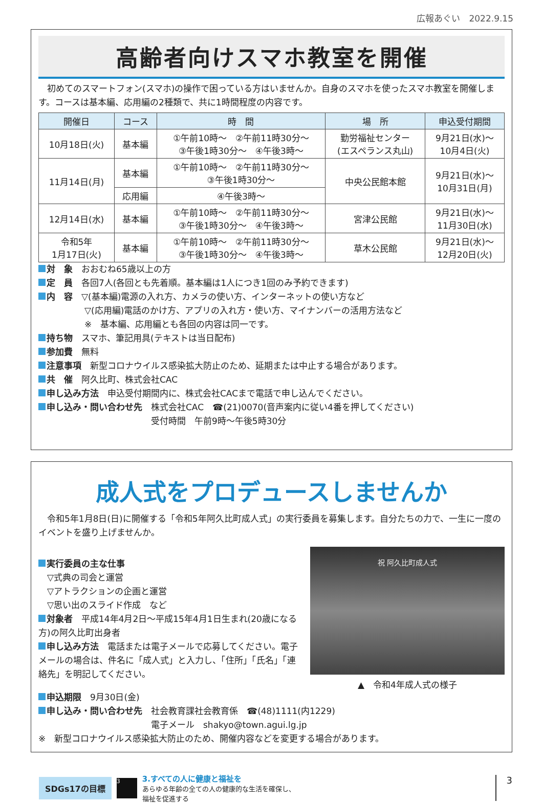広報あぐい　2022.9.15
高齢者向けスマホ教室を開催
　初めてのスマートフォン(スマホ)の操作で困っている方はいませんか。自身のスマホを使ったスマホ教室を開催します。コースは基本編、応用編の2種類で、共に1時間程度の内容です。
| 開催日 | コース | 時 間 | 場 所 | 申込受付期間 |
| --- | --- | --- | --- | --- |
| 10月18日(火) | 基本編 | ①午前10時～ ②午前11時30分～ ③午後1時30分～ ④午後3時～ | 勤労福祉センター (エスペランス丸山) | 9月21日(水)～ 10月4日(火) |
| 11月14日(月) | 基本編 | ①午前10時～ ②午前11時30分～ ③午後1時30分～ | 中央公民館本館 | 9月21日(水)～ 10月31日(月) |
| | 応用編 | ④午後3時～ | | |
| 12月14日(水) | 基本編 | ①午前10時～ ②午前11時30分～ ③午後1時30分～ ④午後3時～ | 宮津公民館 | 9月21日(水)～ 11月30日(水) |
| 令和5年 1月17日(火) | 基本編 | ①午前10時～ ②午前11時30分～ ③午後1時30分～ ④午後3時～ | 草木公民館 | 9月21日(水)～ 12月20日(火) |
対　象　おおむね65歳以上の方
定　員　各回7人(各回とも先着順。基本編は1人につき1回のみ予約できます)
内　容　▽(基本編)電源の入れ方、カメラの使い方、インターネットの使い方など
▽(応用編)電話のかけ方、アプリの入れ方・使い方、マイナンバーの活用方法など
※　基本編、応用編とも各回の内容は同一です。
持ち物　スマホ、筆記用具(テキストは当日配布)
参加費　無料
注意事項　新型コロナウイルス感染拡大防止のため、延期または中止する場合があります。
共　催　阿久比町、株式会社CAC
申し込み方法　申込受付期間内に、株式会社CACまで電話で申し込んでください。
申し込み・問い合わせ先　株式会社CAC　☎(21)0070(音声案内に従い4番を押してください)
受付時間　午前9時～午後5時30分
成人式をプロデュースしませんか
　令和5年1月8日(日)に開催する「令和5年阿久比町成人式」の実行委員を募集します。自分たちの力で、一生に一度のイベントを盛り上げませんか。
実行委員の主な仕事
　▽式典の司会と運営
　▽アトラクションの企画と運営
　▽思い出のスライド作成　など
対象者　平成14年4月2日～平成15年4月1日生まれ(20歳になる方)の阿久比町出身者
申し込み方法　電話または電子メールで応募してください。電子メールの場合は、件名に「成人式」と入力し、「住所」「氏名」「連絡先」を明記してください。
祝 阿久比町成人式
▲　令和4年成人式の様子
申込期限　9月30日(金)
申し込み・問い合わせ先　社会教育課社会教育係　☎(48)1111(内1229)
電子メール　shakyo@town.agui.lg.jp
※　新型コロナウイルス感染拡大防止のため、開催内容などを変更する場合があります。
SDGs17の目標
3
3.すべての人に健康と福祉を
あらゆる年齢の全ての人の健康的な生活を確保し、
福祉を促進する
3